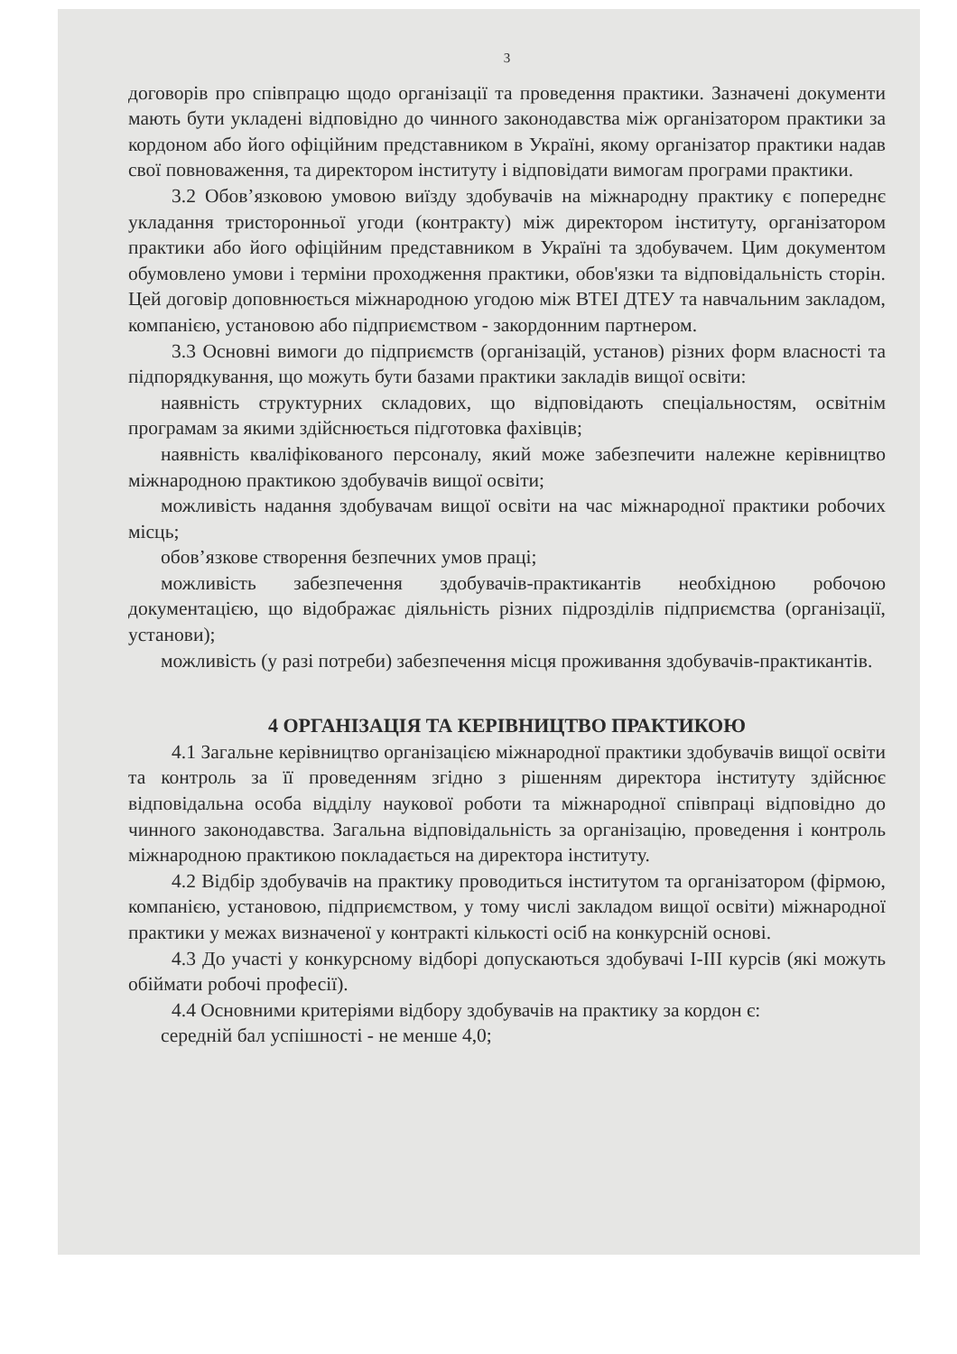3
договорів про співпрацю щодо організації та проведення практики. Зазначені документи мають бути укладені відповідно до чинного законодавства між організатором практики за кордоном або його офіційним представником в Україні, якому організатор практики надав свої повноваження, та директором інституту і відповідати вимогам програми практики.
3.2 Обов’язковою умовою виїзду здобувачів на міжнародну практику є попереднє укладання тристоронньої угоди (контракту) між директором інституту, організатором практики або його офіційним представником в Україні та здобувачем. Цим документом обумовлено умови і терміни проходження практики, обов'язки та відповідальність сторін. Цей договір доповнюється міжнародною угодою між ВТЕІ ДТЕУ та навчальним закладом, компанією, установою або підприємством - закордонним партнером.
3.3 Основні вимоги до підприємств (організацій, установ) різних форм власності та підпорядкування, що можуть бути базами практики закладів вищої освіти:
наявність структурних складових, що відповідають спеціальностям, освітнім програмам за якими здійснюється підготовка фахівців;
наявність кваліфікованого персоналу, який може забезпечити належне керівництво міжнародною практикою здобувачів вищої освіти;
можливість надання здобувачам вищої освіти на час міжнародної практики робочих місць;
обов’язкове створення безпечних умов праці;
можливість забезпечення здобувачів-практикантів необхідною робочою документацією, що відображає діяльність різних підрозділів підприємства (організації, установи);
можливість (у разі потреби) забезпечення місця проживання здобувачів-практикантів.
4 ОРГАНІЗАЦІЯ ТА КЕРІВНИЦТВО ПРАКТИКОЮ
4.1 Загальне керівництво організацією міжнародної практики здобувачів вищої освіти та контроль за її проведенням згідно з рішенням директора інституту здійснює відповідальна особа відділу наукової роботи та міжнародної співпраці відповідно до чинного законодавства. Загальна відповідальність за організацію, проведення і контроль міжнародною практикою покладається на директора інституту.
4.2 Відбір здобувачів на практику проводиться інститутом та організатором (фірмою, компанією, установою, підприємством, у тому числі закладом вищої освіти) міжнародної практики у межах визначеної у контракті кількості осіб на конкурсній основі.
4.3 До участі у конкурсному відборі допускаються здобувачі І-ІІІ курсів (які можуть обіймати робочі професії).
4.4 Основними критеріями відбору здобувачів на практику за кордон є:
середній бал успішності - не менше 4,0;